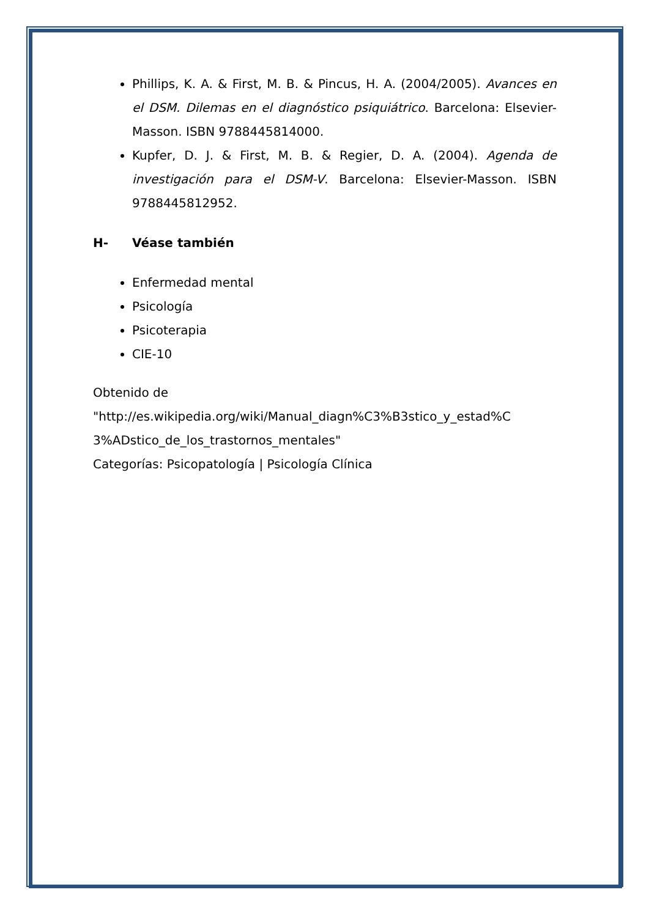Phillips, K. A. & First, M. B. & Pincus, H. A. (2004/2005). Avances en el DSM. Dilemas en el diagnóstico psiquiátrico. Barcelona: Elsevier-Masson. ISBN 9788445814000.
Kupfer, D. J. & First, M. B. & Regier, D. A. (2004). Agenda de investigación para el DSM-V. Barcelona: Elsevier-Masson. ISBN 9788445812952.
H- Véase también
Enfermedad mental
Psicología
Psicoterapia
CIE-10
Obtenido de
"http://es.wikipedia.org/wiki/Manual_diagn%C3%B3stico_y_estad%C
3%ADstico_de_los_trastornos_mentales"
Categorías: Psicopatología | Psicología Clínica